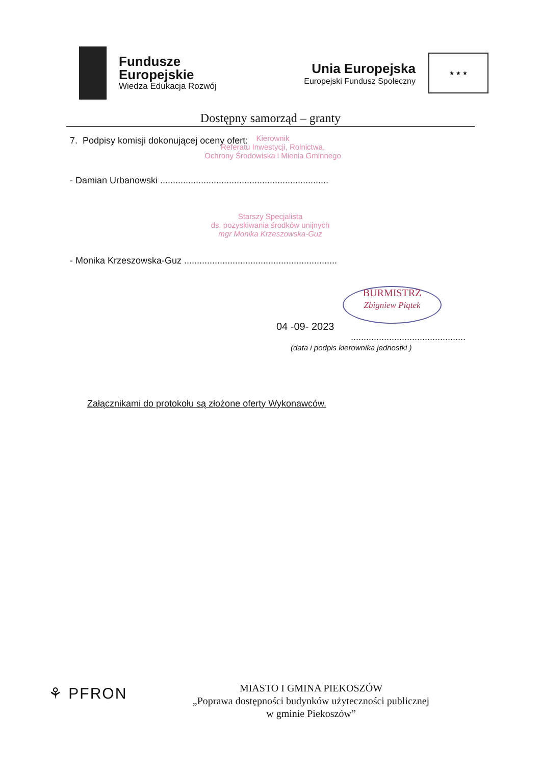Fundusze
Europejskie
Wiedza Edukacja Rozwój
Unia Europejska
Europejski Fundusz Społeczny
★ ★ ★
Dostępny samorząd – granty
7. Podpisy komisji dokonującej oceny ofert:
Kierownik
Referatu Inwestycji, Rolnictwa,
Ochrony Środowiska i Mienia Gminnego
- Damian Urbanowski ..................................................................
Starszy Specjalista
ds. pozyskiwania środków unijnych
mgr Monika Krzeszowska-Guz
- Monika Krzeszowska-Guz ............................................................
BURMISTRZ
Zbigniew Piątek
04 -09- 2023
.............................................
(data i podpis kierownika jednostki )
Załącznikami do protokołu są złożone oferty Wykonawców.
⚘ PFRON
MIASTO I GMINA PIEKOSZÓW
„Poprawa dostępności budynków użyteczności publicznej
w gminie Piekoszów”